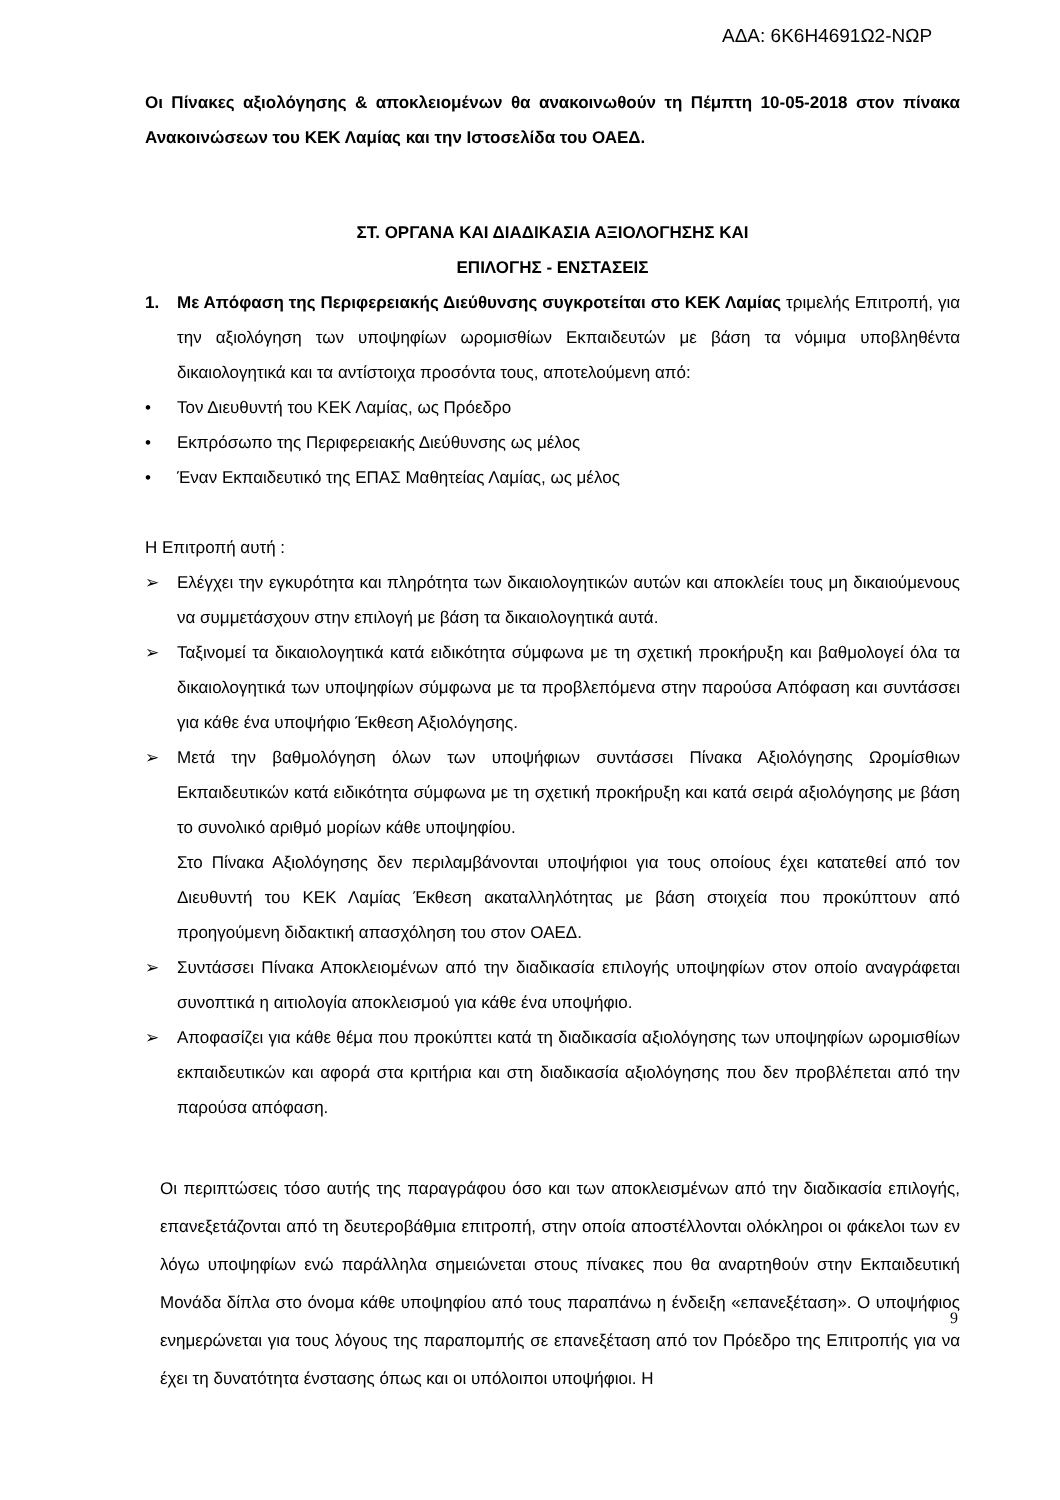ΑΔΑ: 6Κ6Η4691Ω2-ΝΩΡ
Οι Πίνακες αξιολόγησης & αποκλειομένων θα ανακοινωθούν τη Πέμπτη 10-05-2018 στον πίνακα Ανακοινώσεων του ΚΕΚ Λαμίας και την Ιστοσελίδα του ΟΑΕΔ.
ΣΤ. ΟΡΓΑΝΑ ΚΑΙ ΔΙΑΔΙΚΑΣΙΑ ΑΞΙΟΛΟΓΗΣΗΣ ΚΑΙ
ΕΠΙΛΟΓΗΣ - ΕΝΣΤΑΣΕΙΣ
1. Με Απόφαση της Περιφερειακής Διεύθυνσης συγκροτείται στο ΚΕΚ Λαμίας τριμελής Επιτροπή, για την αξιολόγηση των υποψηφίων ωρομισθίων Εκπαιδευτών με βάση τα νόμιμα υποβληθέντα δικαιολογητικά και τα αντίστοιχα προσόντα τους, αποτελούμενη από:
• Τον Διευθυντή του ΚΕΚ Λαμίας, ως Πρόεδρο
• Εκπρόσωπο της Περιφερειακής Διεύθυνσης ως μέλος
• Έναν Εκπαιδευτικό της ΕΠΑΣ Μαθητείας Λαμίας, ως μέλος
Η Επιτροπή αυτή :
➢ Ελέγχει την εγκυρότητα και πληρότητα των δικαιολογητικών αυτών και αποκλείει τους μη δικαιούμενους να συμμετάσχουν στην επιλογή με βάση τα δικαιολογητικά αυτά.
➢ Ταξινομεί τα δικαιολογητικά κατά ειδικότητα σύμφωνα με τη σχετική προκήρυξη και βαθμολογεί όλα τα δικαιολογητικά των υποψηφίων σύμφωνα με τα προβλεπόμενα στην παρούσα Απόφαση και συντάσσει για κάθε ένα υποψήφιο Έκθεση Αξιολόγησης.
➢ Μετά την βαθμολόγηση όλων των υποψήφιων συντάσσει Πίνακα Αξιολόγησης Ωρομίσθιων Εκπαιδευτικών κατά ειδικότητα σύμφωνα με τη σχετική προκήρυξη και κατά σειρά αξιολόγησης με βάση το συνολικό αριθμό μορίων κάθε υποψηφίου.
Στο Πίνακα Αξιολόγησης δεν περιλαμβάνονται υποψήφιοι για τους οποίους έχει κατατεθεί από τον Διευθυντή του ΚΕΚ Λαμίας Έκθεση ακαταλληλότητας με βάση στοιχεία που προκύπτουν από προηγούμενη διδακτική απασχόληση του στον ΟΑΕΔ.
➢ Συντάσσει Πίνακα Αποκλειομένων από την διαδικασία επιλογής υποψηφίων στον οποίο αναγράφεται συνοπτικά η αιτιολογία αποκλεισμού για κάθε ένα υποψήφιο.
➢ Αποφασίζει για κάθε θέμα που προκύπτει κατά τη διαδικασία αξιολόγησης των υποψηφίων ωρομισθίων εκπαιδευτικών και αφορά στα κριτήρια και στη διαδικασία αξιολόγησης που δεν προβλέπεται από την παρούσα απόφαση.
Οι περιπτώσεις τόσο αυτής της παραγράφου όσο και των αποκλεισμένων από την διαδικασία επιλογής, επανεξετάζονται από τη δευτεροβάθμια επιτροπή, στην οποία αποστέλλονται ολόκληροι οι φάκελοι των εν λόγω υποψηφίων ενώ παράλληλα σημειώνεται στους πίνακες που θα αναρτηθούν στην Εκπαιδευτική Μονάδα δίπλα στο όνομα κάθε υποψηφίου από τους παραπάνω η ένδειξη «επανεξέταση». Ο υποψήφιος ενημερώνεται για τους λόγους της παραπομπής σε επανεξέταση από τον Πρόεδρο της Επιτροπής για να έχει τη δυνατότητα ένστασης όπως και οι υπόλοιποι υποψήφιοι. Η
9